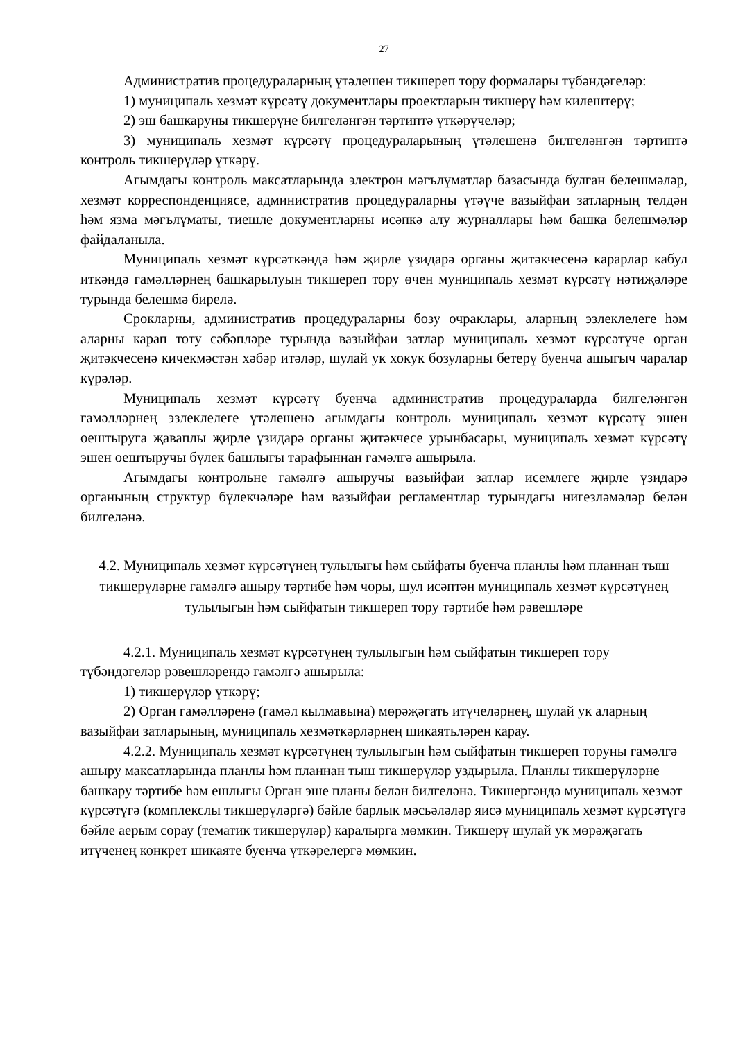27
Административ процедураларның үтәлешен тикшереп тору формалары түбәндәгеләр:
1) муниципаль хезмәт күрсәтү документлары проектларын тикшерү һәм килештерү;
2) эш башкаруны тикшерүне билгеләнгән тәртиптә үткәрүчеләр;
3) муниципаль хезмәт күрсәтү процедураларының үтәлешенә билгеләнгән тәртиптә контроль тикшерүләр үткәрү.
Агымдагы контроль максатларында электрон мәгълүматлар базасында булган белешмәләр, хезмәт корреспонденциясе, административ процедураларны үтәүче вазыйфаи затларның телдән һәм язма мәгълүматы, тиешле документларны исәпкә алу журналлары һәм башка белешмәләр файдаланыла.
Муниципаль хезмәт күрсәткәндә һәм җирле үзидарә органы җитәкчесенә карарлар кабул иткәндә гамәлләрнең башкарылуын тикшереп тору өчен муниципаль хезмәт күрсәтү нәтиҗәләре турында белешмә бирелә.
Срокларны, административ процедураларны бозу очраклары, аларның эзлеклелеге һәм аларны карап тоту сәбәпләре турында вазыйфаи затлар муниципаль хезмәт күрсәтүче орган җитәкчесенә кичекмәстән хәбәр итәләр, шулай ук хокук бозуларны бетерү буенча ашыгыч чаралар күрәләр.
Муниципаль хезмәт күрсәтү буенча административ процедураларда билгеләнгән гамәлләрнең эзлеклелеге үтәлешенә агымдагы контроль муниципаль хезмәт күрсәтү эшен оештыруга җаваплы җирле үзидарә органы җитәкчесе урынбасары, муниципаль хезмәт күрсәтү эшен оештыручы бүлек башлыгы тарафыннан гамәлгә ашырыла.
Агымдагы контрольне гамәлгә ашыручы вазыйфаи затлар исемлеге җирле үзидарә органының структур бүлекчәләре һәм вазыйфаи регламентлар турындагы нигезләмәләр белән билгеләнә.
4.2. Муниципаль хезмәт күрсәтүнең тулылыгы һәм сыйфаты буенча планлы һәм планнан тыш тикшерүләрне гамәлгә ашыру тәртибе һәм чоры, шул исәптән муниципаль хезмәт күрсәтүнең тулылыгын һәм сыйфатын тикшереп тору тәртибе һәм рәвешләре
4.2.1. Муниципаль хезмәт күрсәтүнең тулылыгын һәм сыйфатын тикшереп тору түбәндәгеләр рәвешләрендә гамәлгә ашырыла:
1) тикшерүләр үткәрү;
2) Орган гамәлләренә (гамәл кылмавына) мөрәҗәгать итүчеләрнең, шулай ук аларның вазыйфаи затларының, муниципаль хезмәткәрләрнең шикаятьләрен карау.
4.2.2. Муниципаль хезмәт күрсәтүнең тулылыгын һәм сыйфатын тикшереп торуны гамәлгә ашыру максатларында планлы һәм планнан тыш тикшерүләр уздырыла. Планлы тикшерүләрне башкару тәртибе һәм ешлыгы Орган эше планы белән билгеләнә. Тикшергәндә муниципаль хезмәт күрсәтүгә (комплекслы тикшерүләргә) бәйле барлык мәсьәләләр яисә муниципаль хезмәт күрсәтүгә бәйле аерым сорау (тематик тикшерүләр) каралырга мөмкин. Тикшерү шулай ук мөрәҗәгать итүченең конкрет шикаяте буенча үткәрелергә мөмкин.